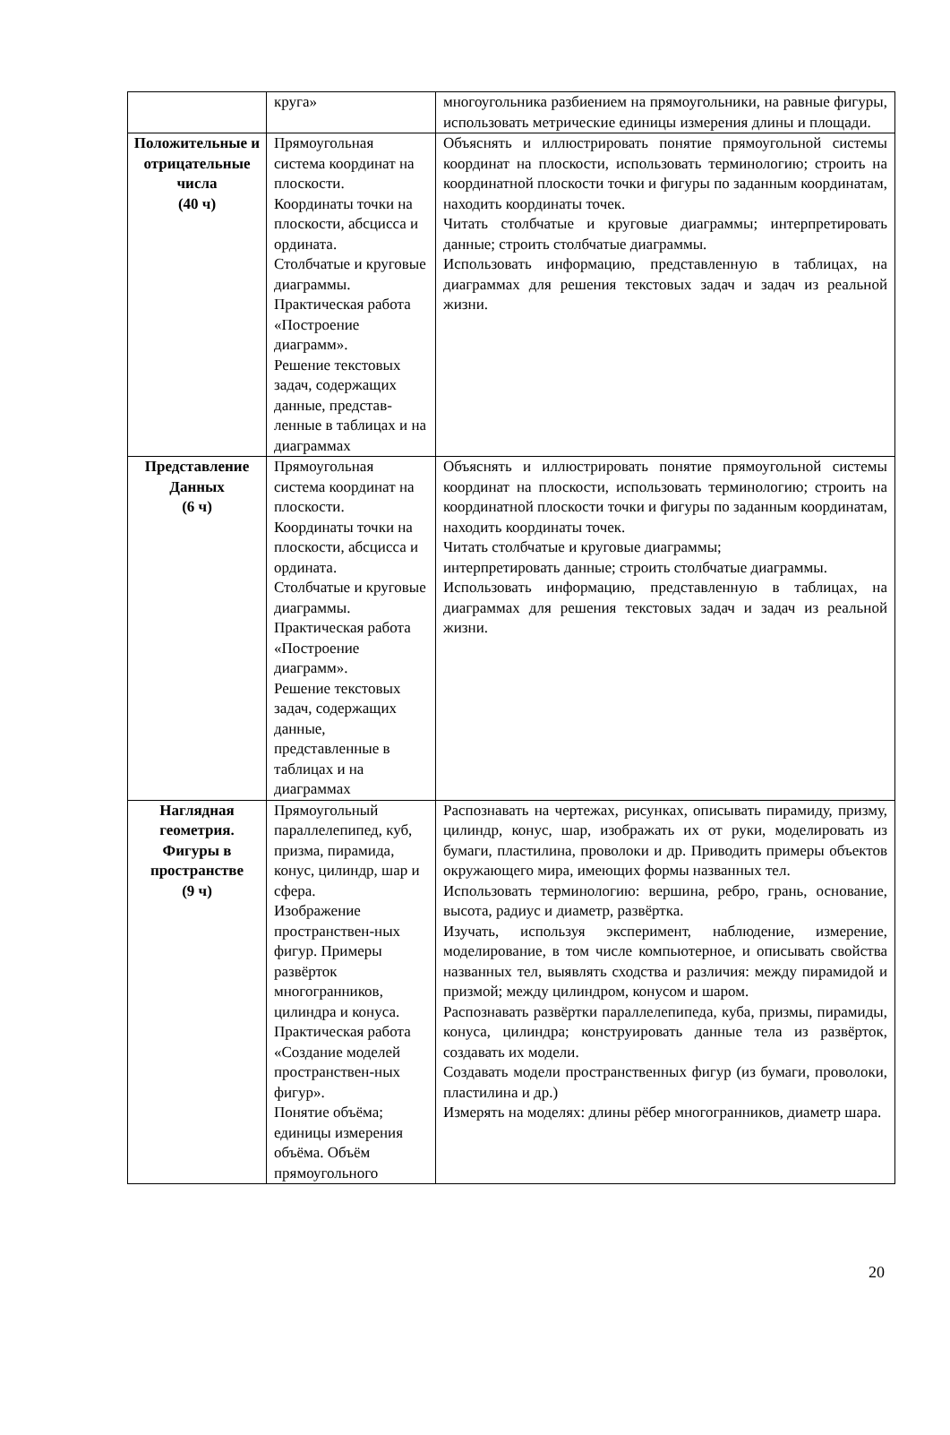| | круга» | многоугольника разбиением на прямоугольники, на равные фигуры, использовать метрические единицы измерения длины и площади. |
| Положительные и отрицательные числа (40 ч) | Прямоугольная система координат на плоскости. Координаты точки на плоскости, абсцисса и ордината. Столбчатые и круговые диаграммы. Практическая работа «Построение диаграмм». Решение текстовых задач, содержащих данные, представ-ленные в таблицах и на диаграммах | Объяснять и иллюстрировать понятие прямоугольной системы координат на плоскости, использовать терминологию; строить на координатной плоскости точки и фигуры по заданным координатам, находить координаты точек. Читать столбчатые и круговые диаграммы; интерпретировать данные; строить столбчатые диаграммы. Использовать информацию, представленную в таблицах, на диаграммах для решения текстовых задач и задач из реальной жизни. |
| Представление Данных (6 ч) | Прямоугольная система координат на плоскости. Координаты точки на плоскости, абсцисса и ордината. Столбчатые и круговые диаграммы. Практическая работа «Построение диаграмм». Решение текстовых задач, содержащих данные, представленные в таблицах и на диаграммах | Объяснять и иллюстрировать понятие прямоугольной системы координат на плоскости, использовать терминологию; строить на координатной плоскости точки и фигуры по заданным координатам, находить координаты точек. Читать столбчатые и круговые диаграммы; интерпретировать данные; строить столбчатые диаграммы. Использовать информацию, представленную в таблицах, на диаграммах для решения текстовых задач и задач из реальной жизни. |
| Наглядная геометрия. Фигуры в пространстве (9 ч) | Прямоугольный параллелепипед, куб, призма, пирамида, конус, цилиндр, шар и сфера. Изображение пространствен-ных фигур. Примеры развёрток многогранников, цилиндра и конуса. Практическая работа «Создание моделей пространствен-ных фигур». Понятие объёма; единицы измерения объёма. Объём прямоугольного | Распознавать на чертежах, рисунках, описывать пирамиду, призму, цилиндр, конус, шар, изображать их от руки, моделировать из бумаги, пластилина, проволоки и др. Приводить примеры объектов окружающего мира, имеющих формы названных тел. Использовать терминологию: вершина, ребро, грань, основание, высота, радиус и диаметр, развёртка. Изучать, используя эксперимент, наблюдение, измерение, моделирование, в том числе компьютерное, и описывать свойства названных тел, выявлять сходства и различия: между пирамидой и призмой; между цилиндром, конусом и шаром. Распознавать развёртки параллелепипеда, куба, призмы, пирамиды, конуса, цилиндра; конструировать данные тела из развёрток, создавать их модели. Создавать модели пространственных фигур (из бумаги, проволоки, пластилина и др.) Измерять на моделях: длины рёбер многогранников, диаметр шара. |
20